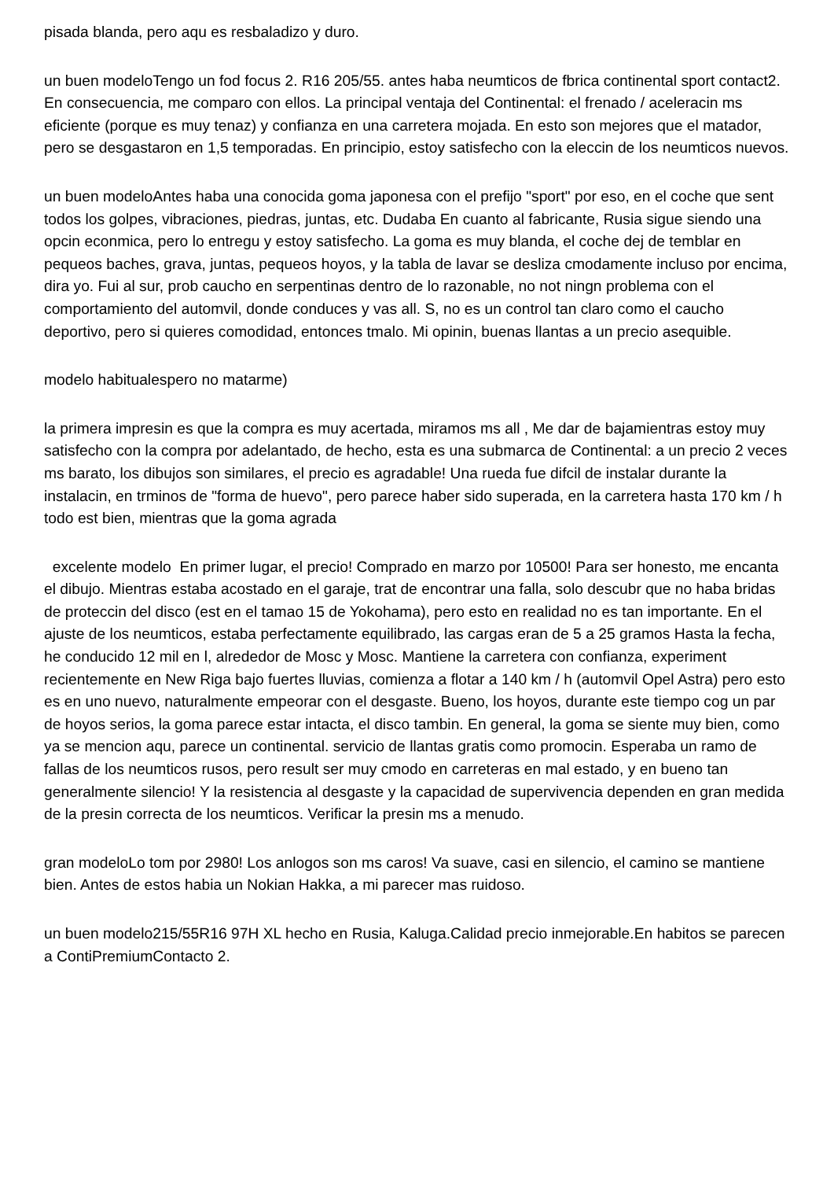pisada blanda, pero aqu es resbaladizo y duro.
un buen modeloTengo un fod focus 2. R16 205/55. antes haba neumticos de fbrica continental sport contact2. En consecuencia, me comparo con ellos. La principal ventaja del Continental: el frenado / aceleracin ms eficiente (porque es muy tenaz) y confianza en una carretera mojada. En esto son mejores que el matador, pero se desgastaron en 1,5 temporadas. En principio, estoy satisfecho con la eleccin de los neumticos nuevos.
un buen modeloAntes haba una conocida goma japonesa con el prefijo "sport" por eso, en el coche que sent todos los golpes, vibraciones, piedras, juntas, etc. Dudaba En cuanto al fabricante, Rusia sigue siendo una opcin econmica, pero lo entregu y estoy satisfecho. La goma es muy blanda, el coche dej de temblar en pequeos baches, grava, juntas, pequeos hoyos, y la tabla de lavar se desliza cmodamente incluso por encima, dira yo. Fui al sur, prob caucho en serpentinas dentro de lo razonable, no not ningn problema con el comportamiento del automvil, donde conduces y vas all. S, no es un control tan claro como el caucho deportivo, pero si quieres comodidad, entonces tmalo. Mi opinin, buenas llantas a un precio asequible.
modelo habitualespero no matarme)
la primera impresin es que la compra es muy acertada, miramos ms all , Me dar de bajamientras estoy muy satisfecho con la compra por adelantado, de hecho, esta es una submarca de Continental: a un precio 2 veces ms barato, los dibujos son similares, el precio es agradable! Una rueda fue difcil de instalar durante la instalacin, en trminos de "forma de huevo", pero parece haber sido superada, en la carretera hasta 170 km / h todo est bien, mientras que la goma agrada
excelente modelo En primer lugar, el precio! Comprado en marzo por 10500! Para ser honesto, me encanta el dibujo. Mientras estaba acostado en el garaje, trat de encontrar una falla, solo descubr que no haba bridas de proteccin del disco (est en el tamao 15 de Yokohama), pero esto en realidad no es tan importante. En el ajuste de los neumticos, estaba perfectamente equilibrado, las cargas eran de 5 a 25 gramos Hasta la fecha, he conducido 12 mil en l, alrededor de Mosc y Mosc. Mantiene la carretera con confianza, experiment recientemente en New Riga bajo fuertes lluvias, comienza a flotar a 140 km / h (automvil Opel Astra) pero esto es en uno nuevo, naturalmente empeorar con el desgaste. Bueno, los hoyos, durante este tiempo cog un par de hoyos serios, la goma parece estar intacta, el disco tambin. En general, la goma se siente muy bien, como ya se mencion aqu, parece un continental. servicio de llantas gratis como promocin. Esperaba un ramo de fallas de los neumticos rusos, pero result ser muy cmodo en carreteras en mal estado, y en bueno tan generalmente silencio! Y la resistencia al desgaste y la capacidad de supervivencia dependen en gran medida de la presin correcta de los neumticos. Verificar la presin ms a menudo.
gran modeloLo tom por 2980! Los anlogos son ms caros! Va suave, casi en silencio, el camino se mantiene bien. Antes de estos habia un Nokian Hakka, a mi parecer mas ruidoso.
un buen modelo215/55R16 97H XL hecho en Rusia, Kaluga.Calidad precio inmejorable.En habitos se parecen a ContiPremiumContacto 2.